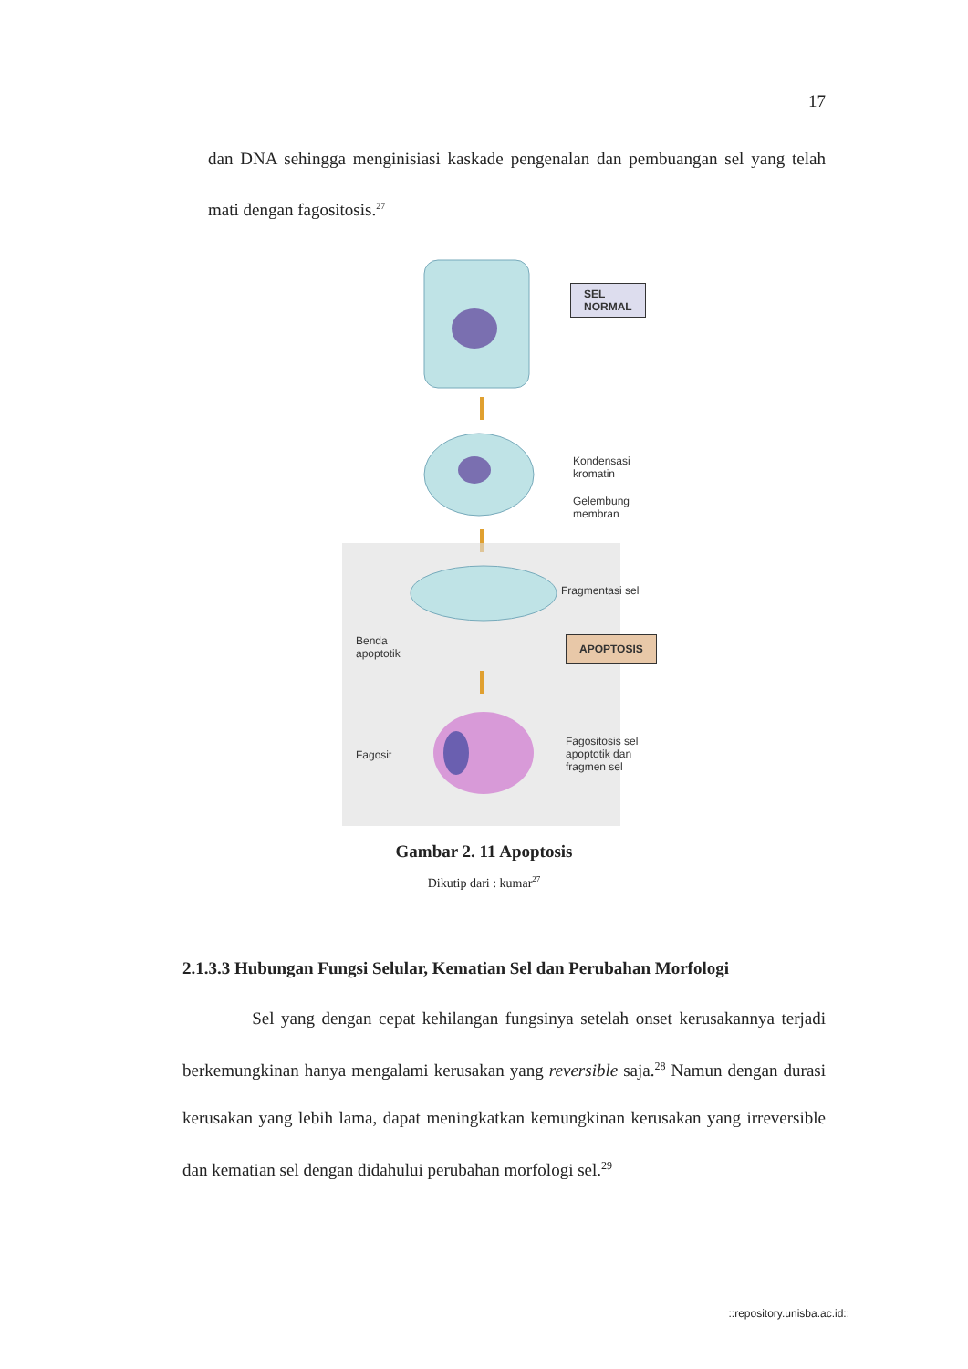17
dan DNA sehingga menginisiasi kaskade pengenalan dan pembuangan sel yang telah mati dengan fagositosis.<sup>27</sup>
SEL
NORMAL
Kondensasi kromatin
Gelembung membran
Fragmentasi sel
Benda
apoptotik
APOPTOSIS
Fagosit
Fagositosis sel
apoptotik dan
fragmen sel
Gambar 2. 11 Apoptosis
Dikutip dari : kumar<sup>27</sup>
2.1.3.3 Hubungan Fungsi Selular, Kematian Sel dan Perubahan Morfologi
Sel yang dengan cepat kehilangan fungsinya setelah onset kerusakannya terjadi berkemungkinan hanya mengalami kerusakan yang reversible saja.<sup>28</sup> Namun dengan durasi kerusakan yang lebih lama, dapat meningkatkan kemungkinan kerusakan yang irreversible dan kematian sel dengan didahului perubahan morfologi sel.<sup>29</sup>
::repository.unisba.ac.id::